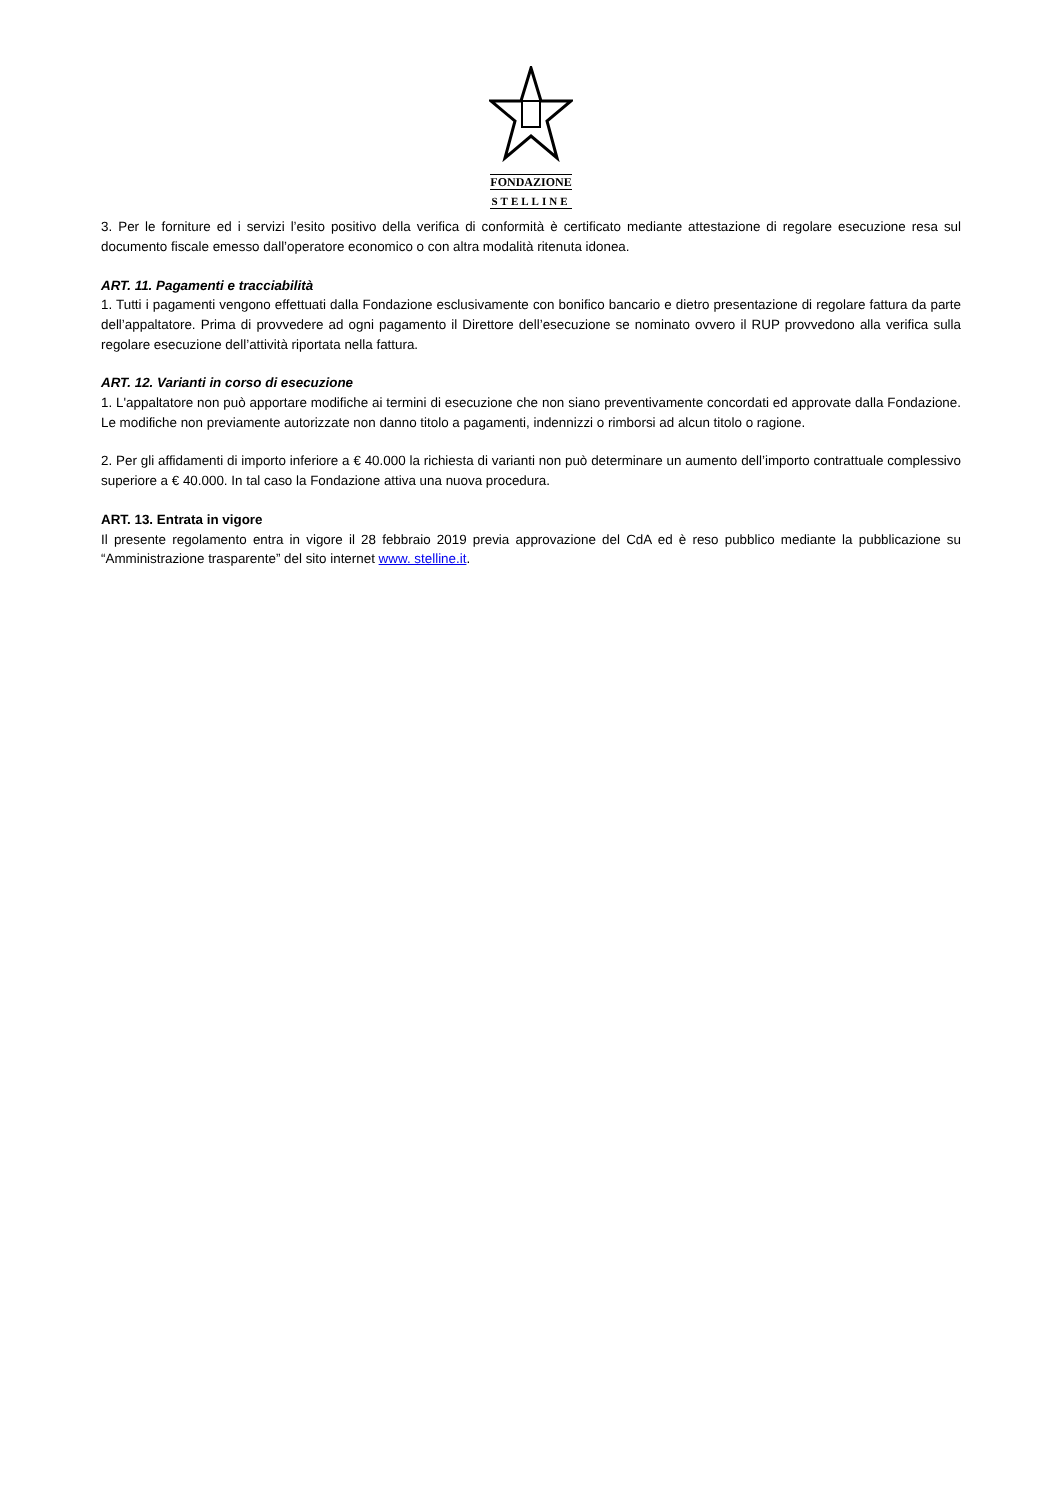FONDAZIONE
STELLINE
3. Per le forniture ed i servizi l’esito positivo della verifica di conformità è certificato mediante attestazione di regolare esecuzione resa sul documento fiscale emesso dall’operatore economico o con altra modalità ritenuta idonea.
ART. 11. Pagamenti e tracciabilità
1. Tutti i pagamenti vengono effettuati dalla Fondazione esclusivamente con bonifico bancario e dietro presentazione di regolare fattura da parte dell’appaltatore. Prima di provvedere ad ogni pagamento il Direttore dell’esecuzione se nominato ovvero il RUP provvedono alla verifica sulla regolare esecuzione dell’attività riportata nella fattura.
ART. 12. Varianti in corso di esecuzione
1. L'appaltatore non può apportare modifiche ai termini di esecuzione che non siano preventivamente concordati ed approvate dalla Fondazione. Le modifiche non previamente autorizzate non danno titolo a pagamenti, indennizzi o rimborsi ad alcun titolo o ragione.
2. Per gli affidamenti di importo inferiore a € 40.000 la richiesta di varianti non può determinare un aumento dell’importo contrattuale complessivo superiore a € 40.000. In tal caso la Fondazione attiva una nuova procedura.
ART. 13. Entrata in vigore
Il presente regolamento entra in vigore il 28 febbraio 2019 previa approvazione del CdA ed è reso pubblico mediante la pubblicazione su “Amministrazione trasparente” del sito internet www. stelline.it.